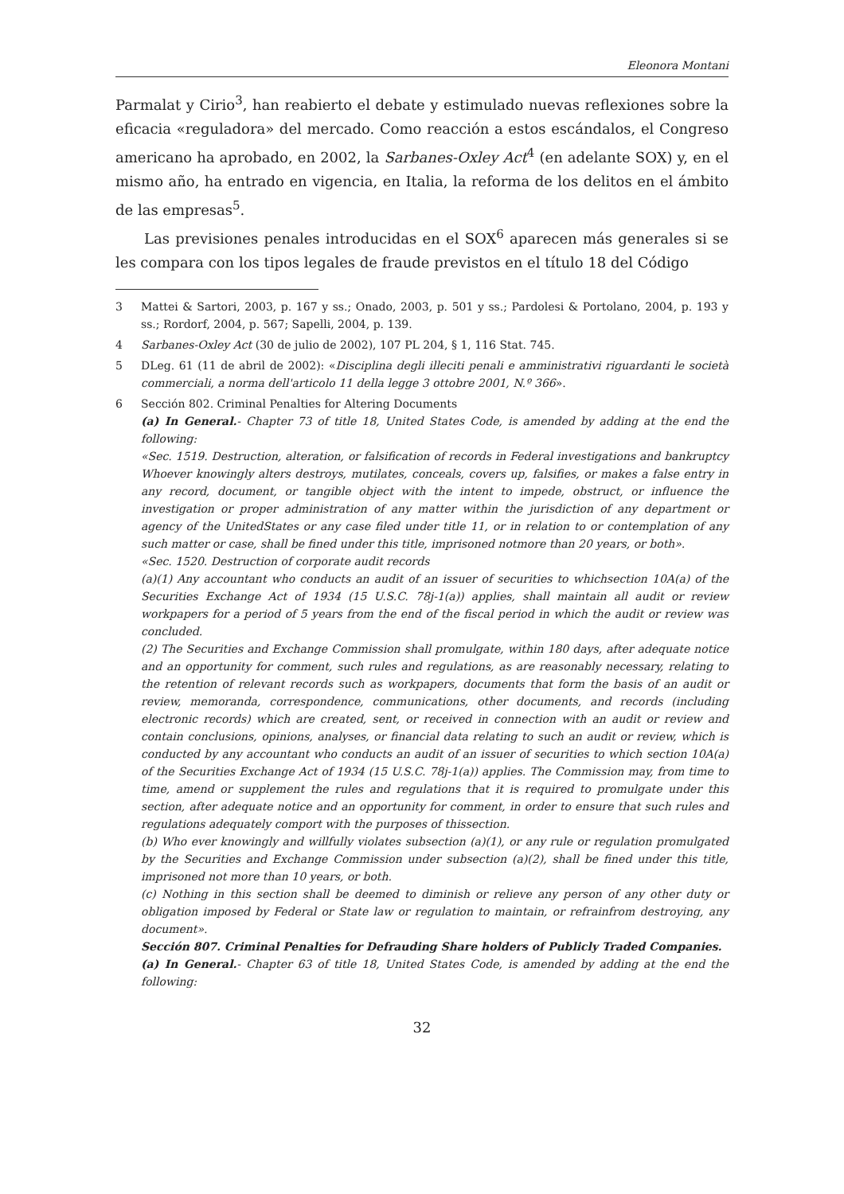Eleonora Montani
Parmalat y Cirio<sup>3</sup>, han reabierto el debate y estimulado nuevas reflexiones sobre la eficacia «reguladora» del mercado. Como reacción a estos escándalos, el Congreso americano ha aprobado, en 2002, la Sarbanes-Oxley Act<sup>4</sup> (en adelante SOX) y, en el mismo año, ha entrado en vigencia, en Italia, la reforma de los delitos en el ámbito de las empresas<sup>5</sup>.
Las previsiones penales introducidas en el SOX<sup>6</sup> aparecen más generales si se les compara con los tipos legales de fraude previstos en el título 18 del Código
3 Mattei & Sartori, 2003, p. 167 y ss.; Onado, 2003, p. 501 y ss.; Pardolesi & Portolano, 2004, p. 193 y ss.; Rordorf, 2004, p. 567; Sapelli, 2004, p. 139.
4 Sarbanes-Oxley Act (30 de julio de 2002), 107 PL 204, § 1, 116 Stat. 745.
5 DLeg. 61 (11 de abril de 2002): «Disciplina degli illeciti penali e amministrativi riguardanti le società commerciali, a norma dell'articolo 11 della legge 3 ottobre 2001, N.º 366».
6 Sección 802. Criminal Penalties for Altering Documents
(a) In General.- Chapter 73 of title 18, United States Code, is amended by adding at the end the following:
«Sec. 1519. Destruction, alteration, or falsification of records in Federal investigations and bankruptcy Whoever knowingly alters destroys, mutilates, conceals, covers up, falsifies, or makes a false entry in any record, document, or tangible object with the intent to impede, obstruct, or influence the investigation or proper administration of any matter within the jurisdiction of any department or agency of the UnitedStates or any case filed under title 11, or in relation to or contemplation of any such matter or case, shall be fined under this title, imprisoned notmore than 20 years, or both».
«Sec. 1520. Destruction of corporate audit records
(a)(1) Any accountant who conducts an audit of an issuer of securities to whichsection 10A(a) of the Securities Exchange Act of 1934 (15 U.S.C. 78j-1(a)) applies, shall maintain all audit or review workpapers for a period of 5 years from the end of the fiscal period in which the audit or review was concluded.
(2) The Securities and Exchange Commission shall promulgate, within 180 days, after adequate notice and an opportunity for comment, such rules and regulations, as are reasonably necessary, relating to the retention of relevant records such as workpapers, documents that form the basis of an audit or review, memoranda, correspondence, communications, other documents, and records (including electronic records) which are created, sent, or received in connection with an audit or review and contain conclusions, opinions, analyses, or financial data relating to such an audit or review, which is conducted by any accountant who conducts an audit of an issuer of securities to which section 10A(a) of the Securities Exchange Act of 1934 (15 U.S.C. 78j-1(a)) applies. The Commission may, from time to time, amend or supplement the rules and regulations that it is required to promulgate under this section, after adequate notice and an opportunity for comment, in order to ensure that such rules and regulations adequately comport with the purposes of thissection.
(b) Who ever knowingly and willfully violates subsection (a)(1), or any rule or regulation promulgated by the Securities and Exchange Commission under subsection (a)(2), shall be fined under this title, imprisoned not more than 10 years, or both.
(c) Nothing in this section shall be deemed to diminish or relieve any person of any other duty or obligation imposed by Federal or State law or regulation to maintain, or refrainfrom destroying, any document».
Sección 807. Criminal Penalties for Defrauding Share holders of Publicly Traded Companies.
(a) In General.- Chapter 63 of title 18, United States Code, is amended by adding at the end the following:
32